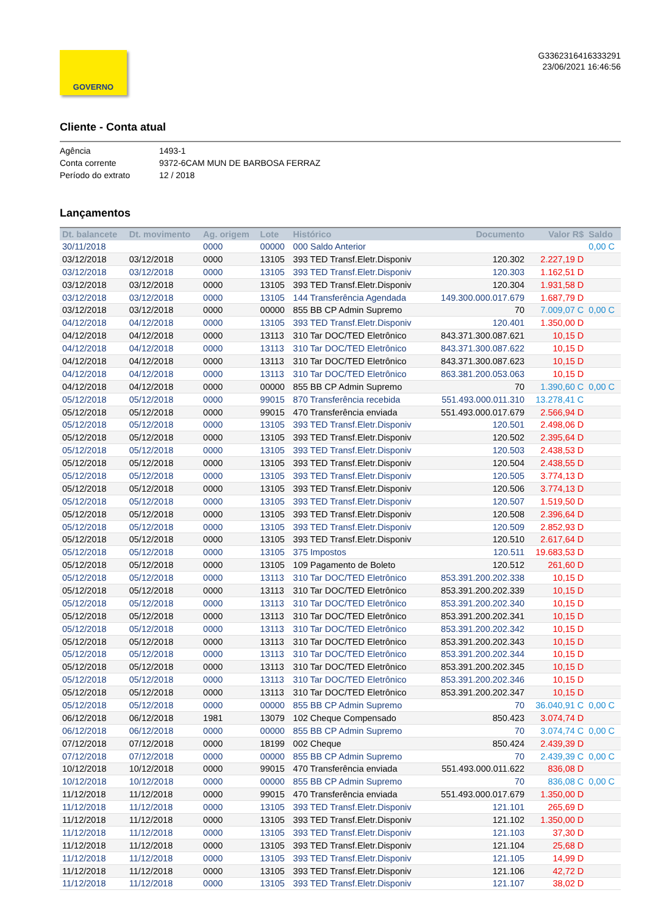GOVERNO
G3362316416333291
23/06/2021 16:46:56
Cliente - Conta atual
Agência 1493-1
Conta corrente 9372-6CAM MUN DE BARBOSA FERRAZ
Período do extrato 12 / 2018
Lançamentos
| Dt. balancete | Dt. movimento | Ag. origem | Lote | Histórico | Documento | Valor R$ | Saldo |
| --- | --- | --- | --- | --- | --- | --- | --- |
| 30/11/2018 | | 0000 | 00000 | 000 Saldo Anterior | | | 0,00 C |
| 03/12/2018 | 03/12/2018 | 0000 | 13105 | 393 TED Transf.Eletr.Disponiv | 120.302 | 2.227,19 D | |
| 03/12/2018 | 03/12/2018 | 0000 | 13105 | 393 TED Transf.Eletr.Disponiv | 120.303 | 1.162,51 D | |
| 03/12/2018 | 03/12/2018 | 0000 | 13105 | 393 TED Transf.Eletr.Disponiv | 120.304 | 1.931,58 D | |
| 03/12/2018 | 03/12/2018 | 0000 | 13105 | 144 Transferência Agendada | 149.300.000.017.679 | 1.687,79 D | |
| 03/12/2018 | 03/12/2018 | 0000 | 00000 | 855 BB CP Admin Supremo | 70 | 7.009,07 C | 0,00 C |
| 04/12/2018 | 04/12/2018 | 0000 | 13105 | 393 TED Transf.Eletr.Disponiv | 120.401 | 1.350,00 D | |
| 04/12/2018 | 04/12/2018 | 0000 | 13113 | 310 Tar DOC/TED Eletrônico | 843.371.300.087.621 | 10,15 D | |
| 04/12/2018 | 04/12/2018 | 0000 | 13113 | 310 Tar DOC/TED Eletrônico | 843.371.300.087.622 | 10,15 D | |
| 04/12/2018 | 04/12/2018 | 0000 | 13113 | 310 Tar DOC/TED Eletrônico | 843.371.300.087.623 | 10,15 D | |
| 04/12/2018 | 04/12/2018 | 0000 | 13113 | 310 Tar DOC/TED Eletrônico | 863.381.200.053.063 | 10,15 D | |
| 04/12/2018 | 04/12/2018 | 0000 | 00000 | 855 BB CP Admin Supremo | 70 | 1.390,60 C | 0,00 C |
| 05/12/2018 | 05/12/2018 | 0000 | 99015 | 870 Transferência recebida | 551.493.000.011.310 | 13.278,41 C | |
| 05/12/2018 | 05/12/2018 | 0000 | 99015 | 470 Transferência enviada | 551.493.000.017.679 | 2.566,94 D | |
| 05/12/2018 | 05/12/2018 | 0000 | 13105 | 393 TED Transf.Eletr.Disponiv | 120.501 | 2.498,06 D | |
| 05/12/2018 | 05/12/2018 | 0000 | 13105 | 393 TED Transf.Eletr.Disponiv | 120.502 | 2.395,64 D | |
| 05/12/2018 | 05/12/2018 | 0000 | 13105 | 393 TED Transf.Eletr.Disponiv | 120.503 | 2.438,53 D | |
| 05/12/2018 | 05/12/2018 | 0000 | 13105 | 393 TED Transf.Eletr.Disponiv | 120.504 | 2.438,55 D | |
| 05/12/2018 | 05/12/2018 | 0000 | 13105 | 393 TED Transf.Eletr.Disponiv | 120.505 | 3.774,13 D | |
| 05/12/2018 | 05/12/2018 | 0000 | 13105 | 393 TED Transf.Eletr.Disponiv | 120.506 | 3.774,13 D | |
| 05/12/2018 | 05/12/2018 | 0000 | 13105 | 393 TED Transf.Eletr.Disponiv | 120.507 | 1.519,50 D | |
| 05/12/2018 | 05/12/2018 | 0000 | 13105 | 393 TED Transf.Eletr.Disponiv | 120.508 | 2.396,64 D | |
| 05/12/2018 | 05/12/2018 | 0000 | 13105 | 393 TED Transf.Eletr.Disponiv | 120.509 | 2.852,93 D | |
| 05/12/2018 | 05/12/2018 | 0000 | 13105 | 393 TED Transf.Eletr.Disponiv | 120.510 | 2.617,64 D | |
| 05/12/2018 | 05/12/2018 | 0000 | 13105 | 375 Impostos | 120.511 | 19.683,53 D | |
| 05/12/2018 | 05/12/2018 | 0000 | 13105 | 109 Pagamento de Boleto | 120.512 | 261,60 D | |
| 05/12/2018 | 05/12/2018 | 0000 | 13113 | 310 Tar DOC/TED Eletrônico | 853.391.200.202.338 | 10,15 D | |
| 05/12/2018 | 05/12/2018 | 0000 | 13113 | 310 Tar DOC/TED Eletrônico | 853.391.200.202.339 | 10,15 D | |
| 05/12/2018 | 05/12/2018 | 0000 | 13113 | 310 Tar DOC/TED Eletrônico | 853.391.200.202.340 | 10,15 D | |
| 05/12/2018 | 05/12/2018 | 0000 | 13113 | 310 Tar DOC/TED Eletrônico | 853.391.200.202.341 | 10,15 D | |
| 05/12/2018 | 05/12/2018 | 0000 | 13113 | 310 Tar DOC/TED Eletrônico | 853.391.200.202.342 | 10,15 D | |
| 05/12/2018 | 05/12/2018 | 0000 | 13113 | 310 Tar DOC/TED Eletrônico | 853.391.200.202.343 | 10,15 D | |
| 05/12/2018 | 05/12/2018 | 0000 | 13113 | 310 Tar DOC/TED Eletrônico | 853.391.200.202.344 | 10,15 D | |
| 05/12/2018 | 05/12/2018 | 0000 | 13113 | 310 Tar DOC/TED Eletrônico | 853.391.200.202.345 | 10,15 D | |
| 05/12/2018 | 05/12/2018 | 0000 | 13113 | 310 Tar DOC/TED Eletrônico | 853.391.200.202.346 | 10,15 D | |
| 05/12/2018 | 05/12/2018 | 0000 | 13113 | 310 Tar DOC/TED Eletrônico | 853.391.200.202.347 | 10,15 D | |
| 05/12/2018 | 05/12/2018 | 0000 | 00000 | 855 BB CP Admin Supremo | 70 | 36.040,91 C | 0,00 C |
| 06/12/2018 | 06/12/2018 | 1981 | 13079 | 102 Cheque Compensado | 850.423 | 3.074,74 D | |
| 06/12/2018 | 06/12/2018 | 0000 | 00000 | 855 BB CP Admin Supremo | 70 | 3.074,74 C | 0,00 C |
| 07/12/2018 | 07/12/2018 | 0000 | 18199 | 002 Cheque | 850.424 | 2.439,39 D | |
| 07/12/2018 | 07/12/2018 | 0000 | 00000 | 855 BB CP Admin Supremo | 70 | 2.439,39 C | 0,00 C |
| 10/12/2018 | 10/12/2018 | 0000 | 99015 | 470 Transferência enviada | 551.493.000.011.622 | 836,08 D | |
| 10/12/2018 | 10/12/2018 | 0000 | 00000 | 855 BB CP Admin Supremo | 70 | 836,08 C | 0,00 C |
| 11/12/2018 | 11/12/2018 | 0000 | 99015 | 470 Transferência enviada | 551.493.000.017.679 | 1.350,00 D | |
| 11/12/2018 | 11/12/2018 | 0000 | 13105 | 393 TED Transf.Eletr.Disponiv | 121.101 | 265,69 D | |
| 11/12/2018 | 11/12/2018 | 0000 | 13105 | 393 TED Transf.Eletr.Disponiv | 121.102 | 1.350,00 D | |
| 11/12/2018 | 11/12/2018 | 0000 | 13105 | 393 TED Transf.Eletr.Disponiv | 121.103 | 37,30 D | |
| 11/12/2018 | 11/12/2018 | 0000 | 13105 | 393 TED Transf.Eletr.Disponiv | 121.104 | 25,68 D | |
| 11/12/2018 | 11/12/2018 | 0000 | 13105 | 393 TED Transf.Eletr.Disponiv | 121.105 | 14,99 D | |
| 11/12/2018 | 11/12/2018 | 0000 | 13105 | 393 TED Transf.Eletr.Disponiv | 121.106 | 42,72 D | |
| 11/12/2018 | 11/12/2018 | 0000 | 13105 | 393 TED Transf.Eletr.Disponiv | 121.107 | 38,02 D | |